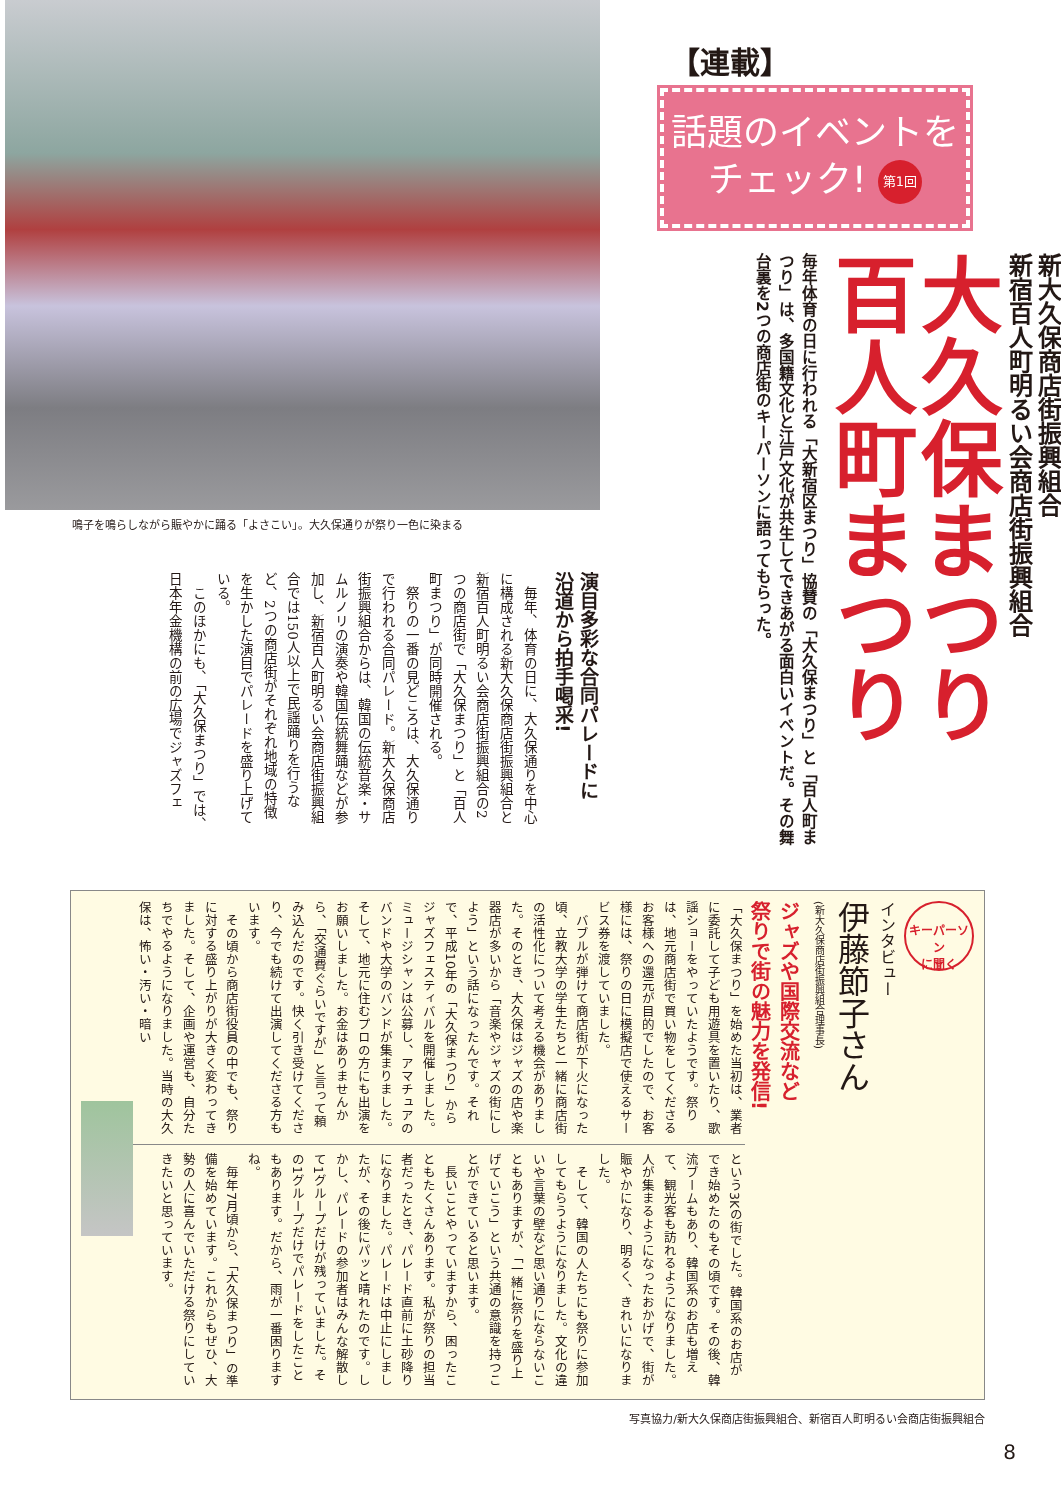【連載】
話題のイベントを
チェック! 第1回
新大久保商店街振興組合
新宿百人町明るい会商店街振興組合
大久保まつり
百人町まつり
毎年体育の日に行われる「大新宿区まつり」協賛の「大久保まつり」と「百人町まつり」は、多国籍文化と江戸文化が共生してできあがる面白いイベントだ。その舞台裏を2つの商店街のキーパーソンに語ってもらった。
鳴子を鳴らしながら賑やかに踊る「よさこい」。大久保通りが祭り一色に染まる
演目多彩な合同パレードに
沿道から拍手喝采!
　毎年、体育の日に、大久保通りを中心に構成される新大久保商店街振興組合と新宿百人町明るい会商店街振興組合の2つの商店街で「大久保まつり」と「百人町まつり」が同時開催される。
　祭りの一番の見どころは、大久保通りで行われる合同パレード。新大久保商店街振興組合からは、韓国の伝統音楽・サムルノリの演奏や韓国伝統舞踊などが参加し、新宿百人町明るい会商店街振興組合では150人以上で民謡踊りを行うなど、2つの商店街がそれぞれ地域の特徴を生かした演目でパレードを盛り上げている。
　このほかにも、「大久保まつり」では、日本年金機構の前の広場でジャズフェ
キーパーソン
に聞く
インタビュー
伊藤節子さん
(新大久保商店街振興組合理事長)
ジャズや国際交流など
祭りで街の魅力を発信!
「大久保まつり」を始めた当初は、業者に委託して子ども用遊具を置いたり、歌謡ショーをやっていたようです。祭りは、地元商店街で買い物をしてくださるお客様への還元が目的でしたので、お客様には、祭りの日に模擬店で使えるサービス券を渡していました。
　バブルが弾けて商店街が下火になった頃、立教大学の学生たちと一緒に商店街の活性化について考える機会がありました。そのとき、大久保はジャズの店や楽器店が多いから「音楽やジャズの街にしよう」という話になったんです。それで、平成10年の「大久保まつり」からジャズフェスティバルを開催しました。ミュージシャンは公募し、アマチュアのバンドや大学のバンドが集まりました。そして、地元に住むプロの方にも出演をお願いしました。お金はありませんから、「交通費ぐらいですが」と言って頼み込んだのです。快く引き受けてくださり、今でも続けて出演してくださる方もいます。
　その頃から商店街役員の中でも、祭りに対する盛り上がりが大きく変わってきました。そして、企画や運営も、自分たちでやるようになりました。当時の大久保は、怖い・汚い・暗い
という3Kの街でした。韓国系のお店ができ始めたのもその頃です。その後、韓流ブームもあり、韓国系のお店も増えて、観光客も訪れるようになりました。人が集まるようになったおかげで、街が賑やかになり、明るく、きれいになりました。
　そして、韓国の人たちにも祭りに参加してもらうようになりました。文化の違いや言葉の壁など思い通りにならないこともありますが、「一緒に祭りを盛り上げていこう」という共通の意識を持つことができていると思います。
　長いことやっていますから、困ったこともたくさんあります。私が祭りの担当者だったとき、パレード直前に土砂降りになりました。パレードは中止にしましたが、その後にパッと晴れたのです。しかし、パレードの参加者はみんな解散して1グループだけが残っていました。その1グループだけでパレードをしたこともあります。だから、雨が一番困りますね。
　毎年7月頃から、「大久保まつり」の準備を始めています。これからもぜひ、大勢の人に喜んでいただける祭りにしていきたいと思っています。
写真協力/新大久保商店街振興組合、新宿百人町明るい会商店街振興組合
8